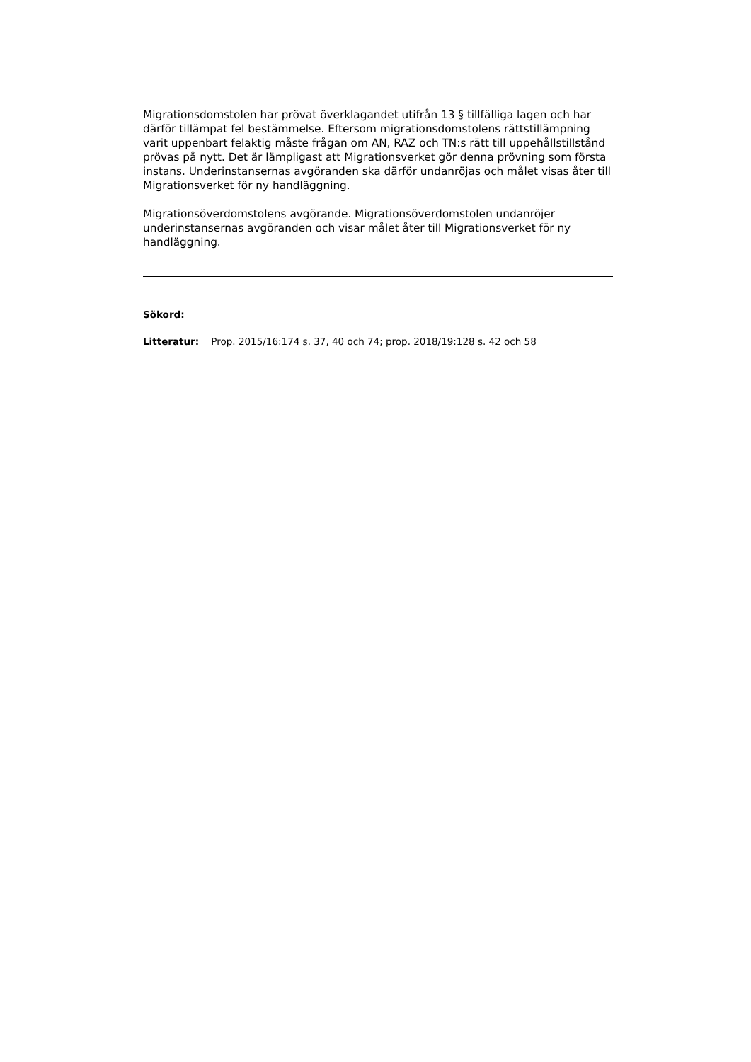Migrationsdomstolen har prövat överklagandet utifrån 13 § tillfälliga lagen och har därför tillämpat fel bestämmelse. Eftersom migrationsdomstolens rättstillämpning varit uppenbart felaktig måste frågan om AN, RAZ och TN:s rätt till uppehållstillstånd prövas på nytt. Det är lämpligast att Migrationsverket gör denna prövning som första instans. Underinstansernas avgöranden ska därför undanröjas och målet visas åter till Migrationsverket för ny handläggning.
Migrationsöverdomstolens avgörande. Migrationsöverdomstolen undanröjer underinstansernas avgöranden och visar målet åter till Migrationsverket för ny handläggning.
Sökord:
Litteratur: Prop. 2015/16:174 s. 37, 40 och 74; prop. 2018/19:128 s. 42 och 58